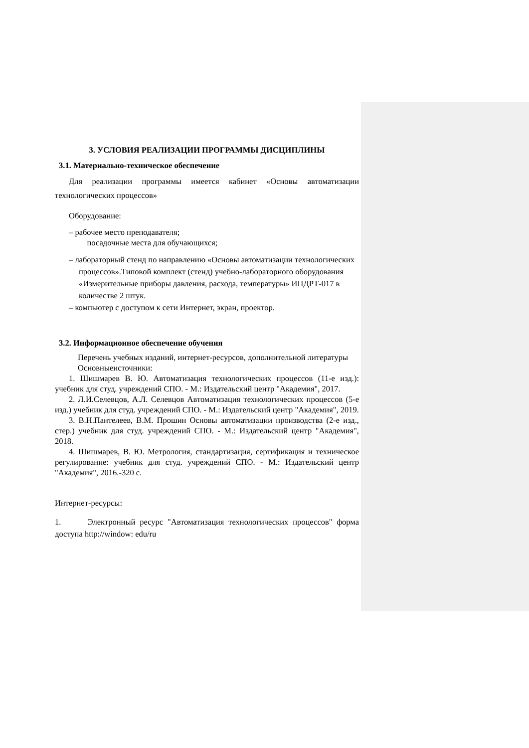3. УСЛОВИЯ РЕАЛИЗАЦИИ ПРОГРАММЫ ДИСЦИПЛИНЫ
3.1. Материально-техническое обеспечение
Для реализации программы имеется кабинет «Основы автоматизации технологических процессов»
Оборудование:
– рабочее место преподавателя;
посадочные места для обучающихся;
– лабораторный стенд по направлению «Основы автоматизации технологических процессов».Типовой комплект (стенд) учебно-лабораторного оборудования «Измерительные приборы давления, расхода, температуры» ИПДРТ-017 в количестве 2 штук.
– компьютер с доступом к сети Интернет, экран, проектор.
3.2. Информационное обеспечение обучения
Перечень учебных изданий, интернет-ресурсов, дополнительной литературы
Основныеисточники:
1. Шишмарев В. Ю. Автоматизация технологических процессов (11-е изд.): учебник для студ. учреждений СПО. - М.: Издательский центр "Академия", 2017.
2. Л.И.Селевцов, А.Л. Селевцов Автоматизация технологических процессов (5-е изд.) учебник для студ. учреждений СПО. - М.: Издательский центр "Академия", 2019.
3. В.Н.Пантелеев, В.М. Прошин Основы автоматизации производства (2-е изд., стер.) учебник для студ. учреждений СПО. - М.: Издательский центр "Академия", 2018.
4. Шишмарев, В. Ю. Метрология, стандартизация, сертификация и техническое регулирование: учебник для студ. учреждений СПО. - М.: Издательский центр "Академия", 2016.-320 с.
Интернет-ресурсы:
1. Электронный ресурс "Автоматизация технологических процессов" форма доступа http://window: edu/ru